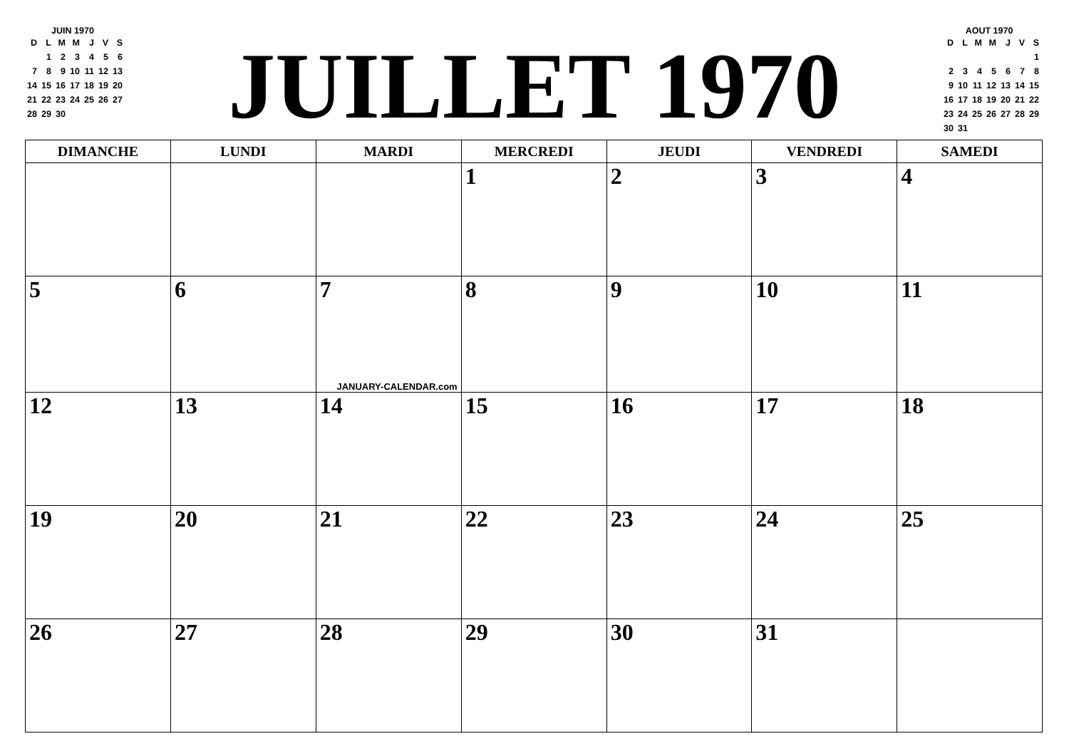JUIN 1970
| D | L | M | M | J | V | S |
| --- | --- | --- | --- | --- | --- | --- |
| | 1 | 2 | 3 | 4 | 5 | 6 |
| 7 | 8 | 9 | 10 | 11 | 12 | 13 |
| 14 | 15 | 16 | 17 | 18 | 19 | 20 |
| 21 | 22 | 23 | 24 | 25 | 26 | 27 |
| 28 | 29 | 30 | | | | |
JUILLET 1970
AOUT 1970
| D | L | M | M | J | V | S |
| --- | --- | --- | --- | --- | --- | --- |
| | | | | | | 1 |
| 2 | 3 | 4 | 5 | 6 | 7 | 8 |
| 9 | 10 | 11 | 12 | 13 | 14 | 15 |
| 16 | 17 | 18 | 19 | 20 | 21 | 22 |
| 23 | 24 | 25 | 26 | 27 | 28 | 29 |
| 30 | 31 | | | | | |
| DIMANCHE | LUNDI | MARDI | MERCREDI | JEUDI | VENDREDI | SAMEDI |
| --- | --- | --- | --- | --- | --- | --- |
| | | | 1 | 2 | 3 | 4 |
| 5 | 6 | 7 JANUARY-CALENDAR.com | 8 | 9 | 10 | 11 |
| 12 | 13 | 14 | 15 | 16 | 17 | 18 |
| 19 | 20 | 21 | 22 | 23 | 24 | 25 |
| 26 | 27 | 28 | 29 | 30 | 31 | |